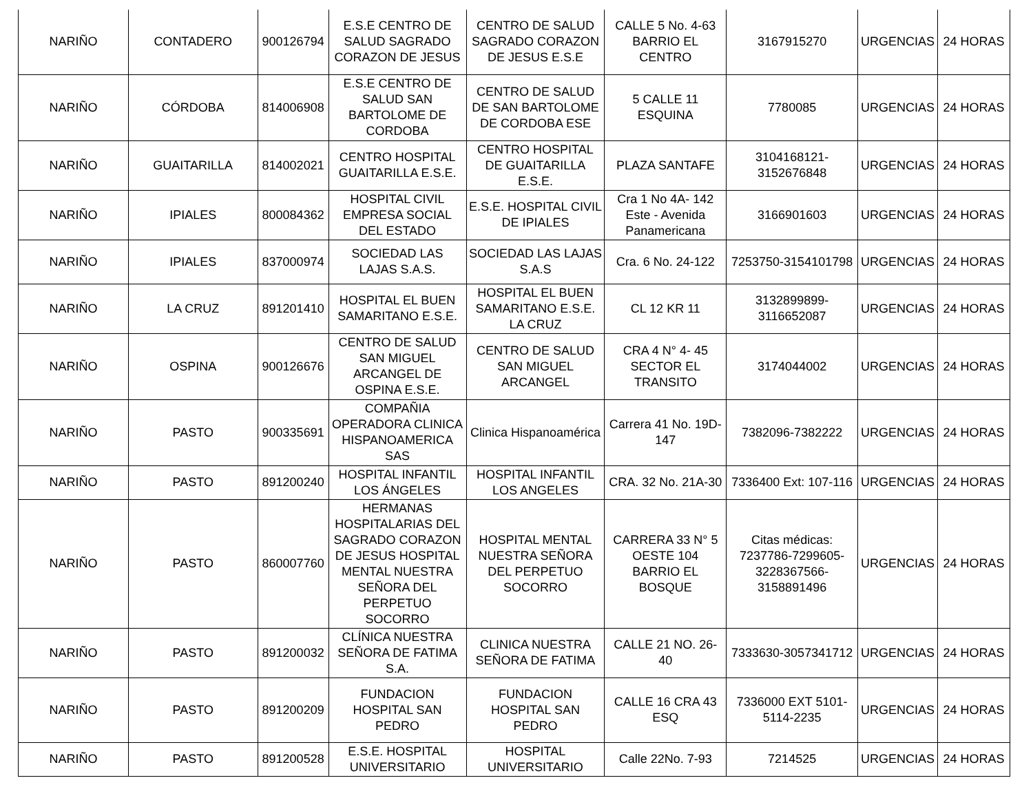| NARIÑO | CONTADERO | 900126794 | E.S.E CENTRO DE SALUD SAGRADO CORAZON DE JESUS | CENTRO DE SALUD SAGRADO CORAZON DE JESUS E.S.E | CALLE 5 No. 4-63 BARRIO EL CENTRO | 3167915270 | URGENCIAS | 24 HORAS |
| NARIÑO | CÓRDOBA | 814006908 | E.S.E CENTRO DE SALUD SAN BARTOLOME DE CORDOBA | CENTRO DE SALUD DE SAN BARTOLOME DE CORDOBA ESE | 5 CALLE 11 ESQUINA | 7780085 | URGENCIAS | 24 HORAS |
| NARIÑO | GUAITARILLA | 814002021 | CENTRO HOSPITAL GUAITARILLA E.S.E. | CENTRO HOSPITAL DE GUAITARILLA E.S.E. | PLAZA SANTAFE | 3104168121-3152676848 | URGENCIAS | 24 HORAS |
| NARIÑO | IPIALES | 800084362 | HOSPITAL CIVIL EMPRESA SOCIAL DEL ESTADO | E.S.E. HOSPITAL CIVIL DE IPIALES | Cra 1 No 4A- 142 Este - Avenida Panamericana | 3166901603 | URGENCIAS | 24 HORAS |
| NARIÑO | IPIALES | 837000974 | SOCIEDAD LAS LAJAS S.A.S. | SOCIEDAD LAS LAJAS S.A.S | Cra. 6 No. 24-122 | 7253750-3154101798 | URGENCIAS | 24 HORAS |
| NARIÑO | LA CRUZ | 891201410 | HOSPITAL EL BUEN SAMARITANO E.S.E. | HOSPITAL EL BUEN SAMARITANO E.S.E. LA CRUZ | CL 12 KR 11 | 3132899899-3116652087 | URGENCIAS | 24 HORAS |
| NARIÑO | OSPINA | 900126676 | CENTRO DE SALUD SAN MIGUEL ARCANGEL DE OSPINA E.S.E. | CENTRO DE SALUD SAN MIGUEL ARCANGEL | CRA 4 N° 4- 45 SECTOR EL TRANSITO | 3174044002 | URGENCIAS | 24 HORAS |
| NARIÑO | PASTO | 900335691 | COMPAÑIA OPERADORA CLINICA HISPANOAMERICA SAS | Clinica Hispanoamérica | Carrera 41 No. 19D-147 | 7382096-7382222 | URGENCIAS | 24 HORAS |
| NARIÑO | PASTO | 891200240 | HOSPITAL INFANTIL LOS ÁNGELES | HOSPITAL INFANTIL LOS ANGELES | CRA. 32 No. 21A-30 | 7336400 Ext: 107-116 | URGENCIAS | 24 HORAS |
| NARIÑO | PASTO | 860007760 | HERMANAS HOSPITALARIAS DEL SAGRADO CORAZON DE JESUS HOSPITAL MENTAL NUESTRA SEÑORA DEL PERPETUO SOCORRO | HOSPITAL MENTAL NUESTRA SEÑORA DEL PERPETUO SOCORRO | CARRERA 33 N° 5 OESTE 104 BARRIO EL BOSQUE | Citas médicas: 7237786-7299605-3228367566-3158891496 | URGENCIAS | 24 HORAS |
| NARIÑO | PASTO | 891200032 | CLÍNICA NUESTRA SEÑORA DE FATIMA S.A. | CLINICA NUESTRA SEÑORA DE FATIMA | CALLE 21 NO. 26-40 | 7333630-3057341712 | URGENCIAS | 24 HORAS |
| NARIÑO | PASTO | 891200209 | FUNDACION HOSPITAL SAN PEDRO | FUNDACION HOSPITAL SAN PEDRO | CALLE 16 CRA 43 ESQ | 7336000 EXT 5101-5114-2235 | URGENCIAS | 24 HORAS |
| NARIÑO | PASTO | 891200528 | E.S.E. HOSPITAL UNIVERSITARIO | HOSPITAL UNIVERSITARIO | Calle 22No. 7-93 | 7214525 | URGENCIAS | 24 HORAS |